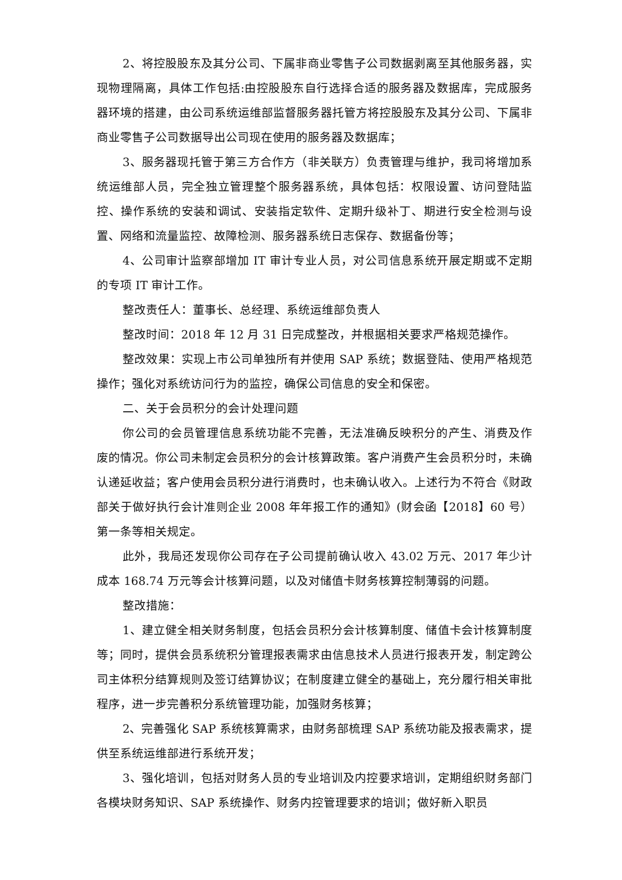2、将控股股东及其分公司、下属非商业零售子公司数据剥离至其他服务器，实现物理隔离，具体工作包括:由控股股东自行选择合适的服务器及数据库，完成服务器环境的搭建，由公司系统运维部监督服务器托管方将控股股东及其分公司、下属非商业零售子公司数据导出公司现在使用的服务器及数据库；
3、服务器现托管于第三方合作方（非关联方）负责管理与维护，我司将增加系统运维部人员，完全独立管理整个服务器系统，具体包括：权限设置、访问登陆监控、操作系统的安装和调试、安装指定软件、定期升级补丁、期进行安全检测与设置、网络和流量监控、故障检测、服务器系统日志保存、数据备份等；
4、公司审计监察部增加 IT 审计专业人员，对公司信息系统开展定期或不定期的专项 IT 审计工作。
整改责任人：董事长、总经理、系统运维部负责人
整改时间：2018 年 12 月 31 日完成整改，并根据相关要求严格规范操作。
整改效果：实现上市公司单独所有并使用 SAP 系统；数据登陆、使用严格规范操作；强化对系统访问行为的监控，确保公司信息的安全和保密。
二、关于会员积分的会计处理问题
你公司的会员管理信息系统功能不完善，无法准确反映积分的产生、消费及作废的情况。你公司未制定会员积分的会计核算政策。客户消费产生会员积分时，未确认递延收益；客户使用会员积分进行消费时，也未确认收入。上述行为不符合《财政部关于做好执行会计准则企业 2008 年年报工作的通知》(财会函【2018】60 号）第一条等相关规定。
此外，我局还发现你公司存在子公司提前确认收入 43.02 万元、2017 年少计成本 168.74 万元等会计核算问题，以及对储值卡财务核算控制薄弱的问题。
整改措施：
1、建立健全相关财务制度，包括会员积分会计核算制度、储值卡会计核算制度等；同时，提供会员系统积分管理报表需求由信息技术人员进行报表开发，制定跨公司主体积分结算规则及签订结算协议；在制度建立健全的基础上，充分履行相关审批程序，进一步完善积分系统管理功能，加强财务核算；
2、完善强化 SAP 系统核算需求，由财务部梳理 SAP 系统功能及报表需求，提供至系统运维部进行系统开发；
3、强化培训，包括对财务人员的专业培训及内控要求培训，定期组织财务部门各模块财务知识、SAP 系统操作、财务内控管理要求的培训；做好新入职员